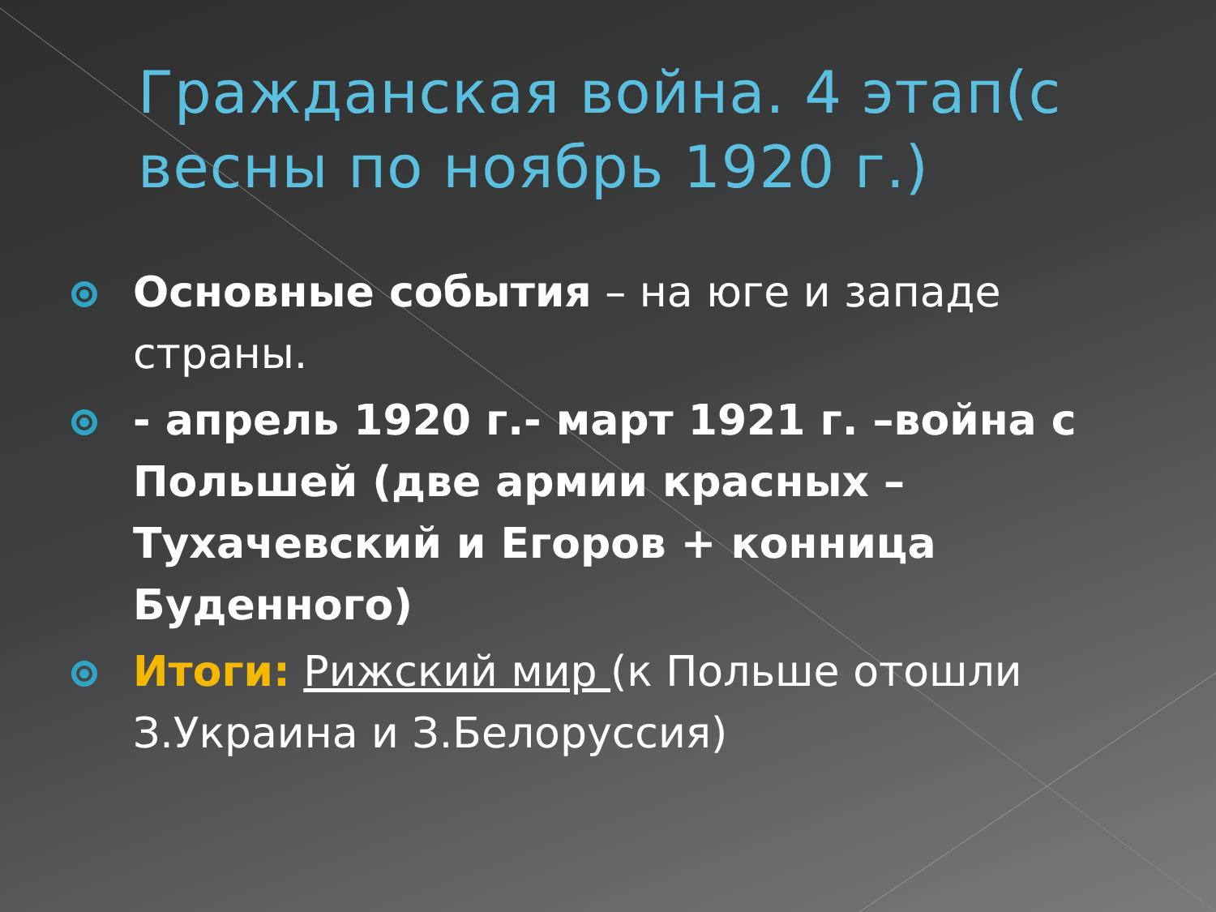Гражданская война. 4 этап(с весны по ноябрь 1920 г.)
Основные события – на юге и западе страны.
- апрель 1920 г.- март 1921 г. –война с Польшей (две армии красных – Тухачевский и Егоров + конница Буденного)
Итоги: Рижский мир (к Польше отошли З.Украина и З.Белоруссия)